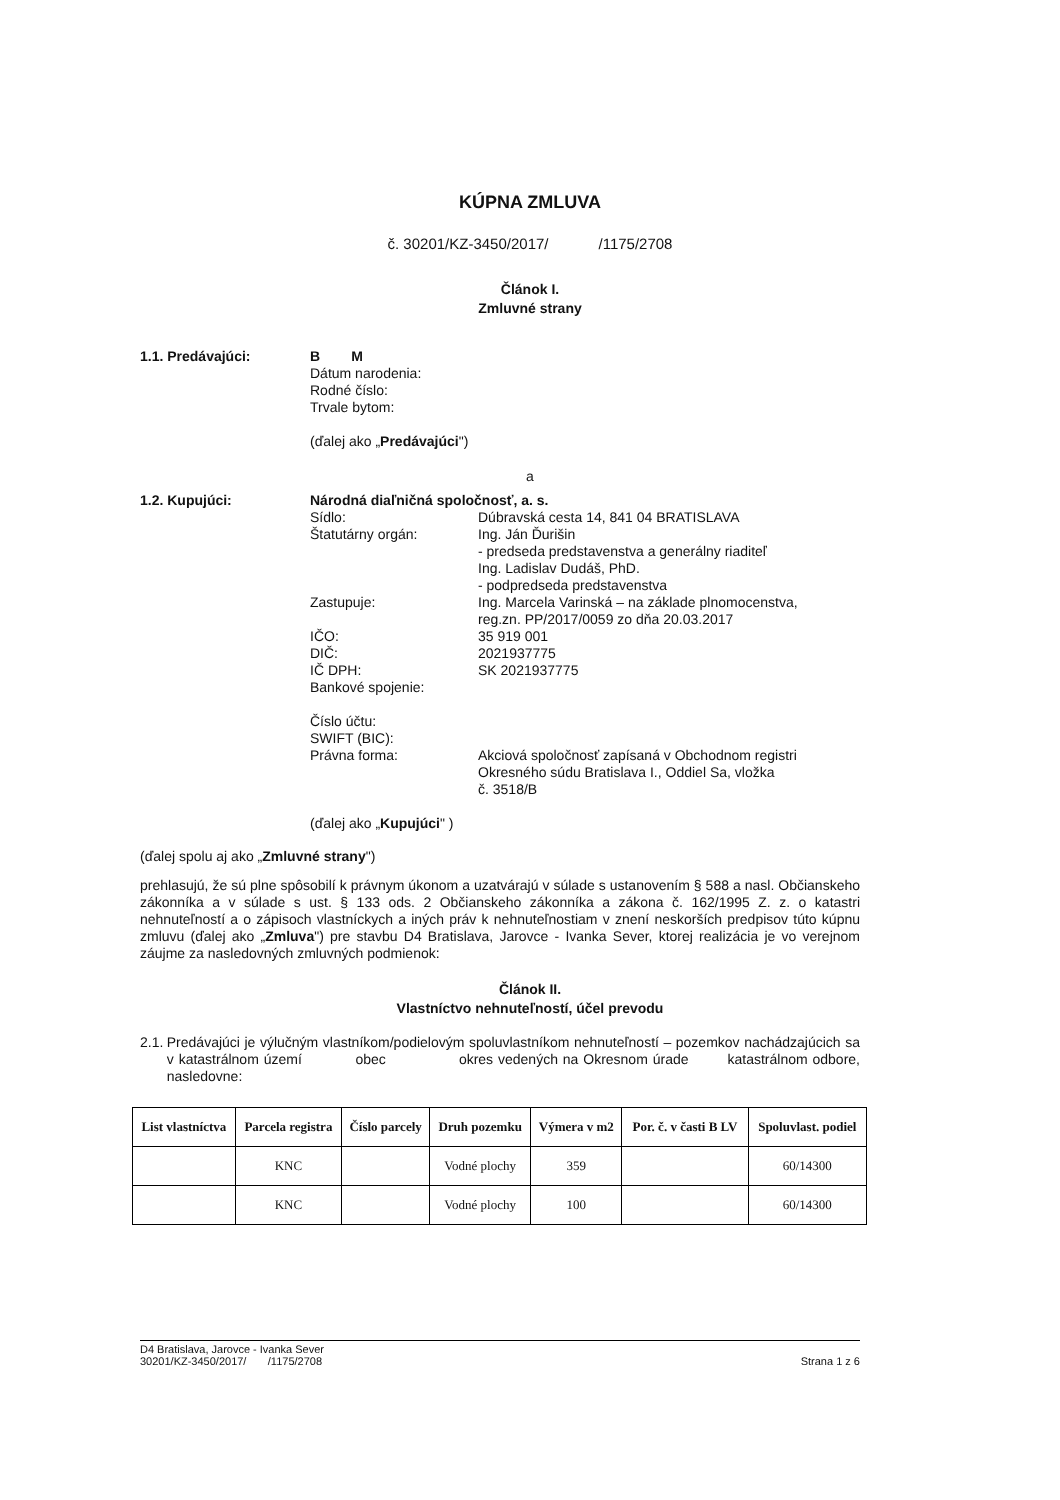KÚPNA ZMLUVA
č. 30201/KZ-3450/2017/ /1175/2708
Článok I.
Zmluvné strany
1.1. Predávajúci: B M
Dátum narodenia:
Rodné číslo:
Trvale bytom:
(ďalej ako „Predávajúci")
a
1.2. Kupujúci: Národná diaľničná spoločnosť, a. s.
Sídlo: Dúbravská cesta 14, 841 04 BRATISLAVA
Štatutárny orgán: Ing. Ján Ďurišin
- predseda predstavenstva a generálny riaditeľ
Ing. Ladislav Dudáš, PhD.
- podpredseda predstavenstva
Zastupuje: Ing. Marcela Varinská – na základe plnomocenstva,
reg.zn. PP/2017/0059 zo dňa 20.03.2017
IČO: 35 919 001
DIČ: 2021937775
IČ DPH: SK 2021937775
Bankové spojenie:
Číslo účtu:
SWIFT (BIC):
Právna forma: Akciová spoločnosť zapísaná v Obchodnom registri
Okresného súdu Bratislava I., Oddiel Sa, vložka
č. 3518/B
(ďalej ako „Kupujúci" )
(ďalej spolu aj ako „Zmluvné strany")
prehlasujú, že sú plne spôsobilí k právnym úkonom a uzatvárajú v súlade s ustanovením § 588 a nasl. Občianskeho zákonníka a v súlade s ust. § 133 ods. 2 Občianskeho zákonníka a zákona č. 162/1995 Z. z. o katastri nehnuteľností a o zápisoch vlastníckych a iných práv k nehnuteľnostiam v znení neskorších predpisov túto kúpnu zmluvu (ďalej ako „Zmluva") pre stavbu D4 Bratislava, Jarovce - Ivanka Sever, ktorej realizácia je vo verejnom záujme za nasledovných zmluvných podmienok:
Článok II.
Vlastníctvo nehnuteľností, účel prevodu
2.1. Predávajúci je výlučným vlastníkom/podielovým spoluvlastníkom nehnuteľností – pozemkov nachádzajúcich sa v katastrálnom území obec okres vedených na Okresnom úrade katastrálnom odbore, nasledovne:
| List vlastníctva | Parcela registra | Číslo parcely | Druh pozemku | Výmera v m2 | Por. č. v časti B LV | Spoluvlast. podiel |
| --- | --- | --- | --- | --- | --- | --- |
| | KNC | | Vodné plochy | 359 | | 60/14300 |
| | KNC | | Vodné plochy | 100 | | 60/14300 |
D4 Bratislava, Jarovce - Ivanka Sever
30201/KZ-3450/2017/ /1175/2708
Strana 1 z 6